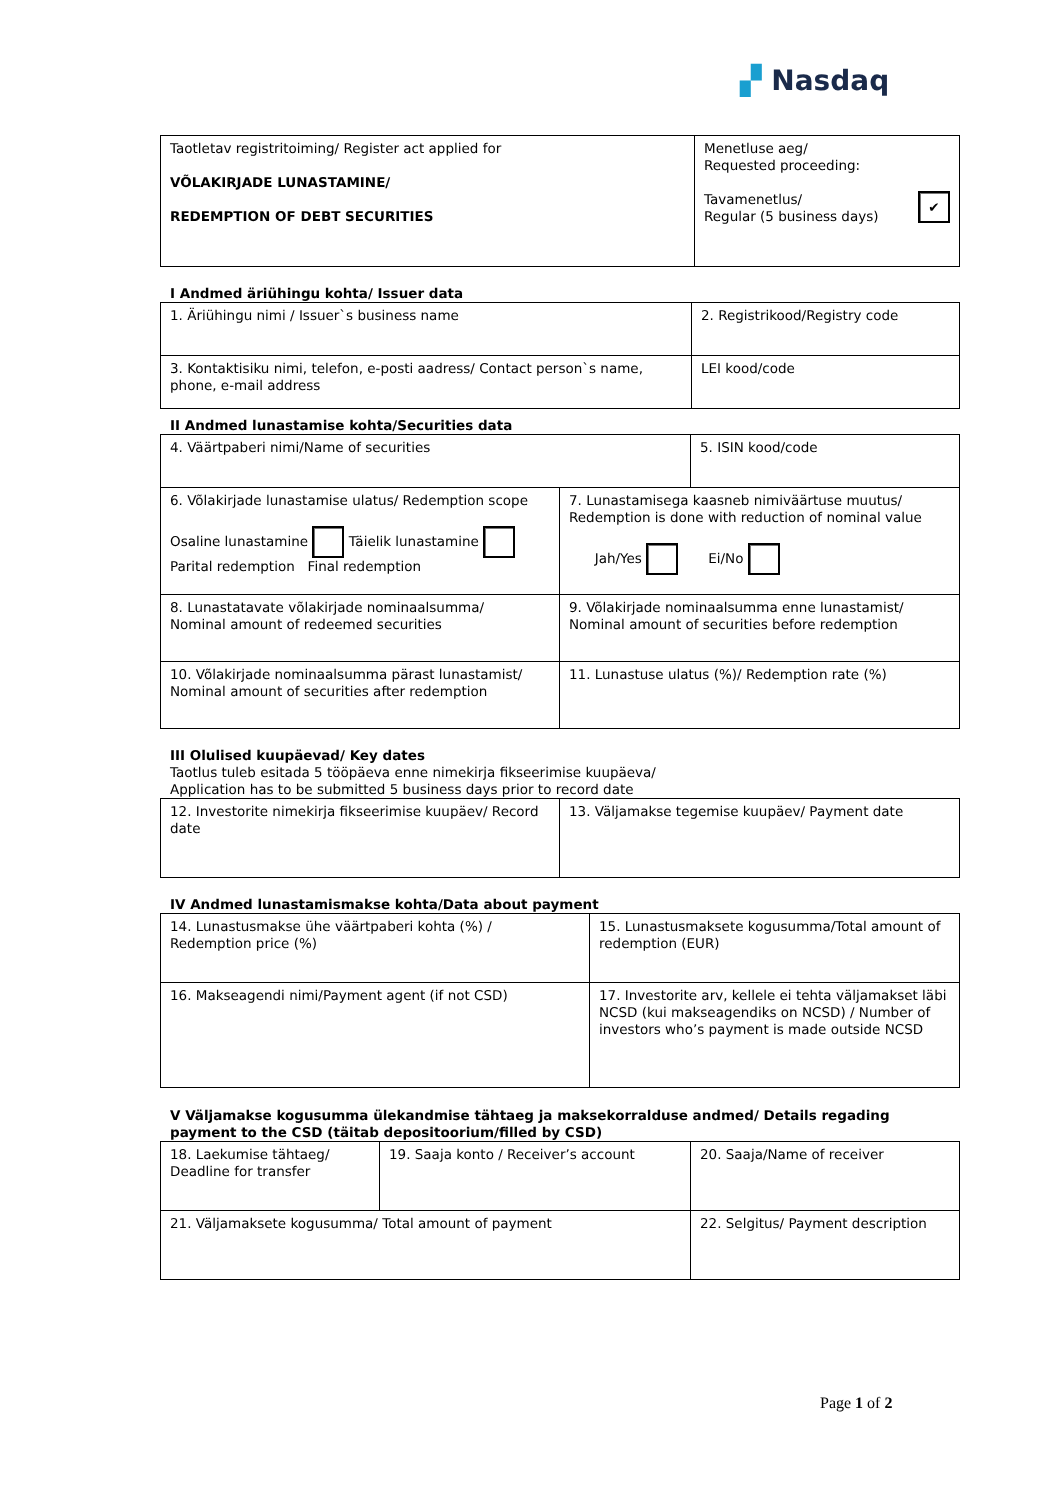▞ Nasdaq
| Taotletav registritoiming/ Register act applied for VÕLAKIRJADE LUNASTAMINE/ REDEMPTION OF DEBT SECURITIES | Menetluse aeg/ Requested proceeding: Tavamenetlus/ ✔ Regular (5 business days) |
I Andmed äriühingu kohta/ Issuer data
| 1. Äriühingu nimi / Issuer`s business name | 2. Registrikood/Registry code |
| 3. Kontaktisiku nimi, telefon, e-posti aadress/ Contact person`s name, phone, e-mail address | LEI kood/code |
II Andmed lunastamise kohta/Securities data
| 4. Väärtpaberi nimi/Name of securities | | 5. ISIN kood/code |
| 6. Võlakirjade lunastamise ulatus/ Redemption scope Osaline lunastamine Täielik lunastamine Parital redemption Final redemption | 7. Lunastamisega kaasneb nimiväärtuse muutus/ Redemption is done with reduction of nominal value Jah/Yes Ei/No | |
| 8. Lunastatavate võlakirjade nominaalsumma/ Nominal amount of redeemed securities | 9. Võlakirjade nominaalsumma enne lunastamist/ Nominal amount of securities before redemption | |
| 10. Võlakirjade nominaalsumma pärast lunastamist/ Nominal amount of securities after redemption | 11. Lunastuse ulatus (%)/ Redemption rate (%) | |
III Olulised kuupäevad/ Key dates
Taotlus tuleb esitada 5 tööpäeva enne nimekirja fikseerimise kuupäeva/
Application has to be submitted 5 business days prior to record date
| 12. Investorite nimekirja fikseerimise kuupäev/ Record date | 13. Väljamakse tegemise kuupäev/ Payment date |
IV Andmed lunastamismakse kohta/Data about payment
| 14. Lunastusmakse ühe väärtpaberi kohta (%) / Redemption price (%) | 15. Lunastusmaksete kogusumma/Total amount of redemption (EUR) |
| 16. Makseagendi nimi/Payment agent (if not CSD) | 17. Investorite arv, kellele ei tehta väljamakset läbi NCSD (kui makseagendiks on NCSD) / Number of investors who’s payment is made outside NCSD |
V Väljamakse kogusumma ülekandmise tähtaeg ja maksekorralduse andmed/ Details regading payment to the CSD (täitab depositoorium/filled by CSD)
| 18. Laekumise tähtaeg/ Deadline for transfer | 19. Saaja konto / Receiver’s account | | 20. Saaja/Name of receiver |
| 21. Väljamaksete kogusumma/ Total amount of payment | | 22. Selgitus/ Payment description | |
Page 1 of 2